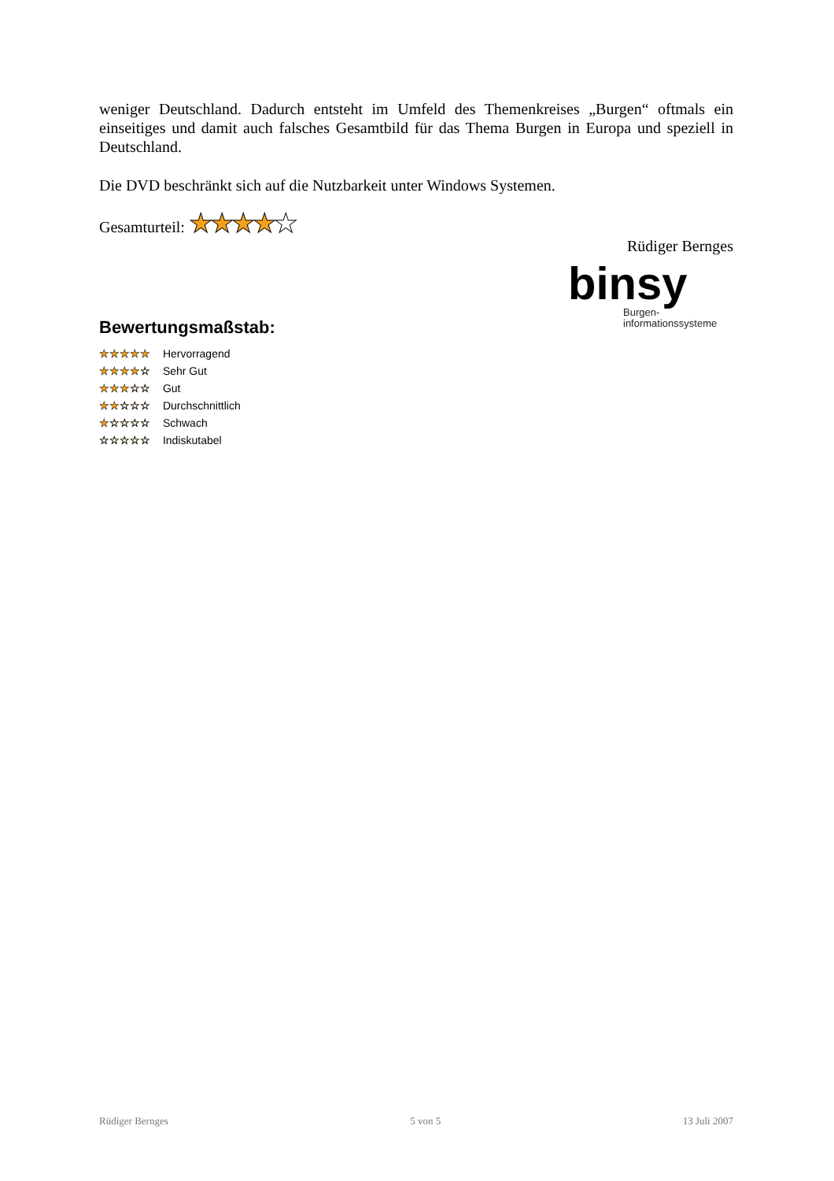weniger Deutschland. Dadurch entsteht im Umfeld des Themenkreises „Burgen“ oftmals ein einseitiges und damit auch falsches Gesamtbild für das Thema Burgen in Europa und speziell in Deutschland.
Die DVD beschränkt sich auf die Nutzbarkeit unter Windows Systemen.
Gesamturteil: ★★★★★
Rüdiger Bernges
binsy
Burgen-
informationssysteme
Bewertungsmaßstab:
★★★★★ Hervorragend
★★★★☆ Sehr Gut
★★★☆☆ Gut
★★☆☆☆ Durchschnittlich
★☆☆☆☆ Schwach
☆☆☆☆☆ Indiskutabel
Rüdiger Bernges 5 von 5 13 Juli 2007